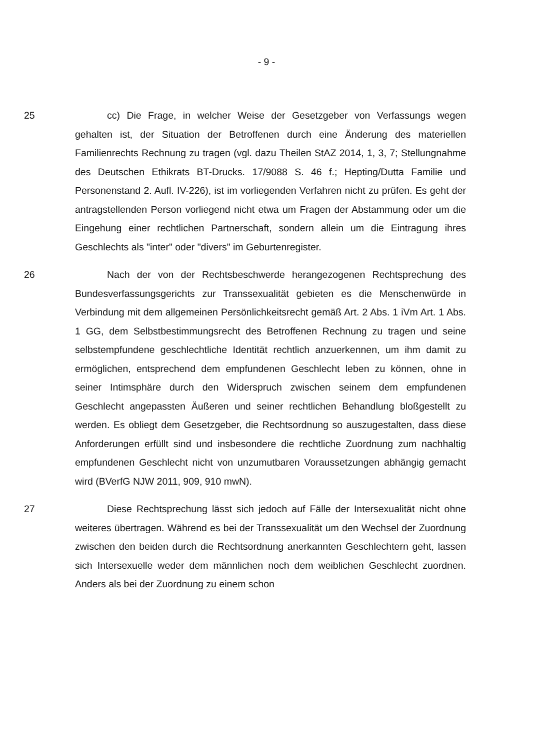- 9 -
25
cc) Die Frage, in welcher Weise der Gesetzgeber von Verfassungs wegen gehalten ist, der Situation der Betroffenen durch eine Änderung des materiellen Familienrechts Rechnung zu tragen (vgl. dazu Theilen StAZ 2014, 1, 3, 7; Stellungnahme des Deutschen Ethikrats BT-Drucks. 17/9088 S. 46 f.; Hepting/Dutta Familie und Personenstand 2. Aufl. IV-226), ist im vorliegenden Verfahren nicht zu prüfen. Es geht der antragstellenden Person vorliegend nicht etwa um Fragen der Abstammung oder um die Eingehung einer rechtlichen Partnerschaft, sondern allein um die Eintragung ihres Geschlechts als "inter" oder "divers" im Geburtenregister.
26
Nach der von der Rechtsbeschwerde herangezogenen Rechtsprechung des Bundesverfassungsgerichts zur Transsexualität gebieten es die Menschenwürde in Verbindung mit dem allgemeinen Persönlichkeitsrecht gemäß Art. 2 Abs. 1 iVm Art. 1 Abs. 1 GG, dem Selbstbestimmungsrecht des Betroffenen Rechnung zu tragen und seine selbstempfundene geschlechtliche Identität rechtlich anzuerkennen, um ihm damit zu ermöglichen, entsprechend dem empfundenen Geschlecht leben zu können, ohne in seiner Intimsphäre durch den Widerspruch zwischen seinem dem empfundenen Geschlecht angepassten Äußeren und seiner rechtlichen Behandlung bloßgestellt zu werden. Es obliegt dem Gesetzgeber, die Rechtsordnung so auszugestalten, dass diese Anforderungen erfüllt sind und insbesondere die rechtliche Zuordnung zum nachhaltig empfundenen Geschlecht nicht von unzumutbaren Voraussetzungen abhängig gemacht wird (BVerfG NJW 2011, 909, 910 mwN).
27
Diese Rechtsprechung lässt sich jedoch auf Fälle der Intersexualität nicht ohne weiteres übertragen. Während es bei der Transsexualität um den Wechsel der Zuordnung zwischen den beiden durch die Rechtsordnung anerkannten Geschlechtern geht, lassen sich Intersexuelle weder dem männlichen noch dem weiblichen Geschlecht zuordnen. Anders als bei der Zuordnung zu einem schon